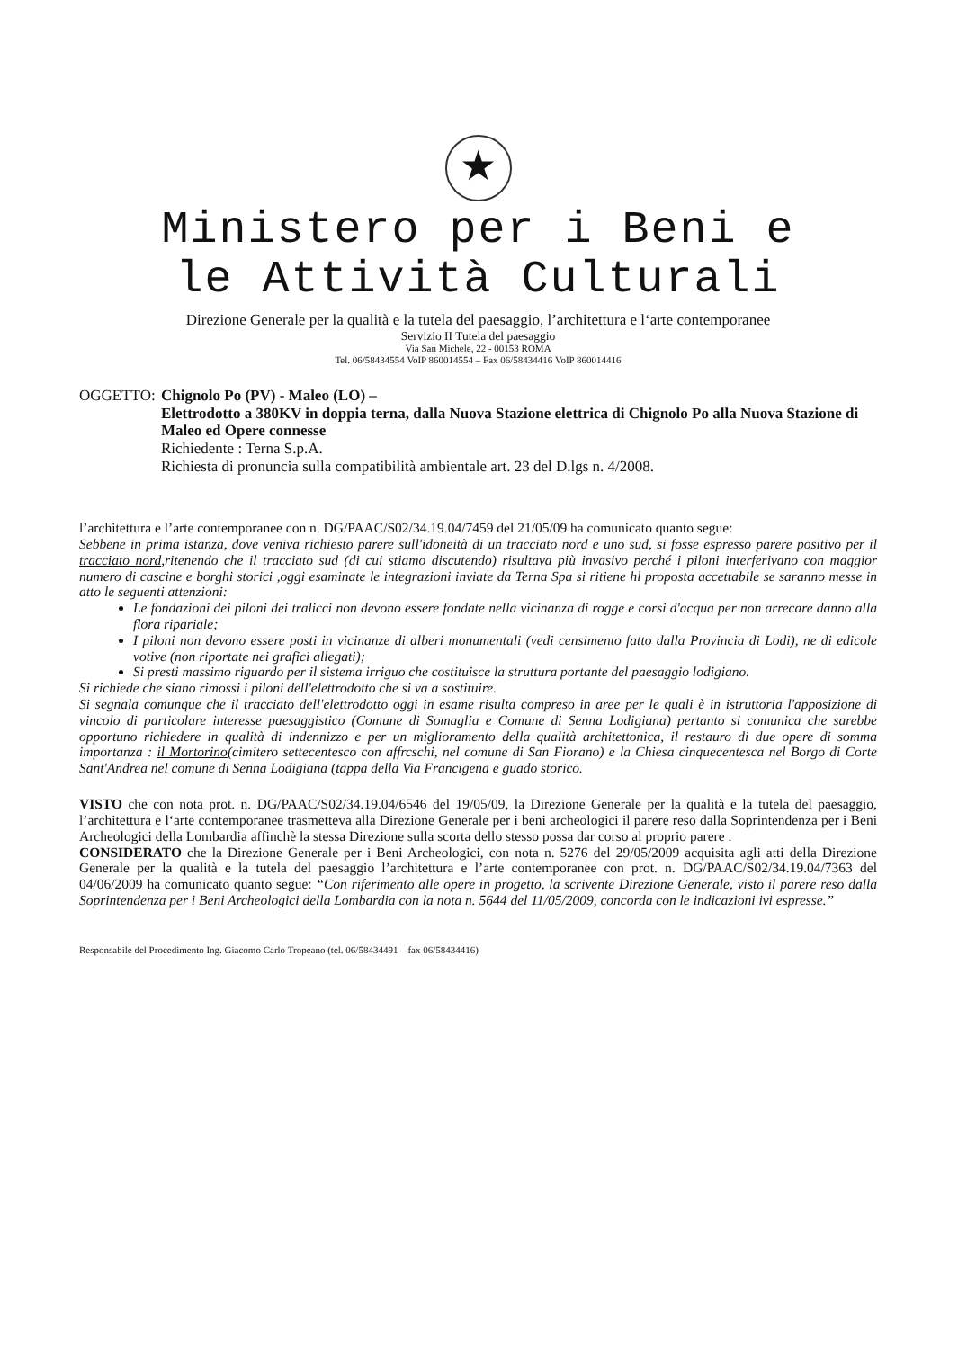★
Ministero per i Beni e
le Attività Culturali
Direzione Generale per la qualità e la tutela del paesaggio, l’architettura e l‘arte contemporanee
Servizio II Tutela del paesaggio
Via San Michele, 22 - 00153 ROMA
Tel. 06/58434554 VoIP 860014554 – Fax 06/58434416 VoIP 860014416
OGGETTO: Chignolo Po (PV) - Maleo (LO) –
Elettrodotto a 380KV in doppia terna, dalla Nuova Stazione elettrica di Chignolo Po alla Nuova Stazione di Maleo ed Opere connesse
Richiedente : Terna S.p.A.
Richiesta di pronuncia sulla compatibilità ambientale art. 23 del D.lgs n. 4/2008.
l’architettura e l’arte contemporanee con n. DG/PAAC/S02/34.19.04/7459 del 21/05/09 ha comunicato quanto segue:
Sebbene in prima istanza, dove veniva richiesto parere sull'idoneità di un tracciato nord e uno sud, si fosse espresso parere positivo per il tracciato nord,ritenendo che il tracciato sud (di cui stiamo discutendo) risultava più invasivo perché i piloni interferivano con maggior numero di cascine e borghi storici ,oggi esaminate le integrazioni inviate da Terna Spa si ritiene hl proposta accettabile se saranno messe in atto le seguenti attenzioni:
Le fondazioni dei piloni dei tralicci non devono essere fondate nella vicinanza di rogge e corsi d'acqua per non arrecare danno alla flora ripariale;
I piloni non devono essere posti in vicinanze di alberi monumentali (vedi censimento fatto dalla Provincia di Lodi), ne di edicole votive (non riportate nei grafici allegati);
Si presti massimo riguardo per il sistema irriguo che costituisce la struttura portante del paesaggio lodigiano.
Si richiede che siano rimossi i piloni dell'elettrodotto che si va a sostituire.
Si segnala comunque che il tracciato dell'elettrodotto oggi in esame risulta compreso in aree per le quali è in istruttoria l'apposizione di vincolo di particolare interesse paesaggistico (Comune di Somaglia e Comune di Senna Lodigiana) pertanto si comunica che sarebbe opportuno richiedere in qualità di indennizzo e per un miglioramento della qualità architettonica, il restauro di due opere di somma importanza : il Mortorino(cimitero settecentesco con affrcschi, nel comune di San Fiorano) e la Chiesa cinquecentesca nel Borgo di Corte Sant'Andrea nel comune di Senna Lodigiana (tappa della Via Francigena e guado storico.
VISTO che con nota prot. n. DG/PAAC/S02/34.19.04/6546 del 19/05/09, la Direzione Generale per la qualità e la tutela del paesaggio, l’architettura e l‘arte contemporanee trasmetteva alla Direzione Generale per i beni archeologici il parere reso dalla Soprintendenza per i Beni Archeologici della Lombardia affinchè la stessa Direzione sulla scorta dello stesso possa dar corso al proprio parere .
CONSIDERATO che la Direzione Generale per i Beni Archeologici, con nota n. 5276 del 29/05/2009 acquisita agli atti della Direzione Generale per la qualità e la tutela del paesaggio l’architettura e l’arte contemporanee con prot. n. DG/PAAC/S02/34.19.04/7363 del 04/06/2009 ha comunicato quanto segue: “Con riferimento alle opere in progetto, la scrivente Direzione Generale, visto il parere reso dalla Soprintendenza per i Beni Archeologici della Lombardia con la nota n. 5644 del 11/05/2009, concorda con le indicazioni ivi espresse.”
Responsabile del Procedimento Ing. Giacomo Carlo Tropeano (tel. 06/58434491 – fax 06/58434416)